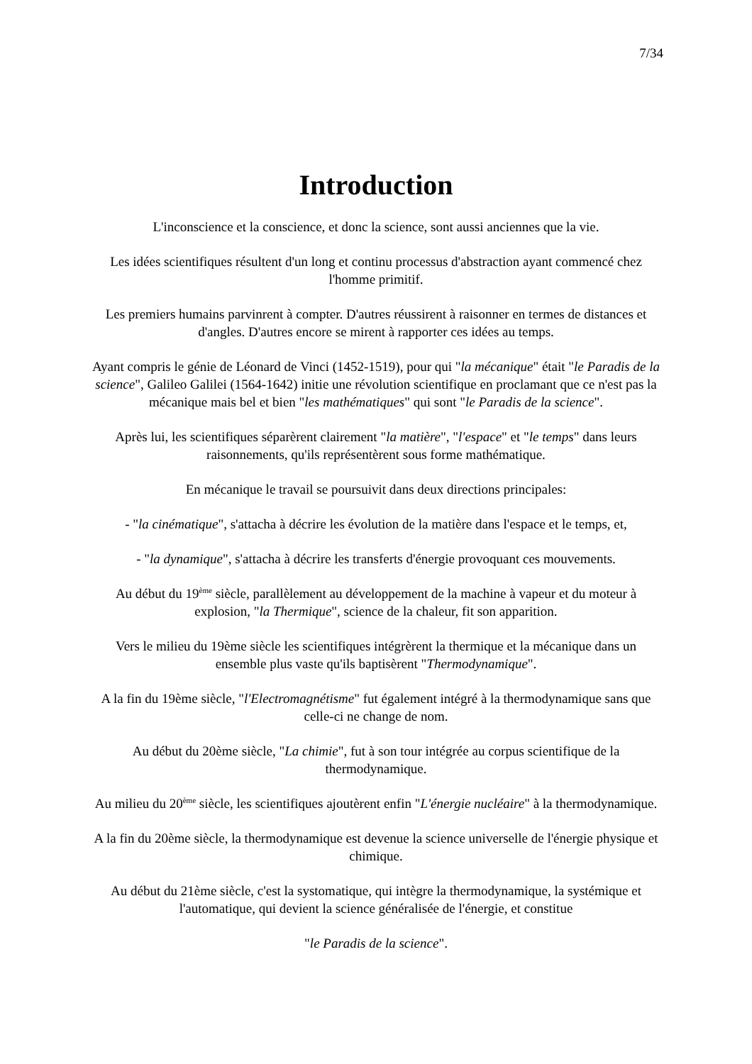7/34
Introduction
L'inconscience et la conscience, et donc la science, sont aussi anciennes que la vie.
Les idées scientifiques résultent d'un long et continu processus d'abstraction ayant commencé chez l'homme primitif.
Les premiers humains parvinrent à compter. D'autres réussirent à raisonner en termes de distances et d'angles. D'autres encore se mirent à rapporter ces idées au temps.
Ayant compris le génie de Léonard de Vinci (1452-1519), pour qui "la mécanique" était "le Paradis de la science", Galileo Galilei (1564-1642) initie une révolution scientifique en proclamant que ce n'est pas la mécanique mais bel et bien "les mathématiques" qui sont "le Paradis de la science".
Après lui, les scientifiques séparèrent clairement "la matière", "l'espace" et "le temps" dans leurs raisonnements, qu'ils représentèrent sous forme mathématique.
En mécanique le travail se poursuivit dans deux directions principales:
- "la cinématique", s'attacha à décrire les évolution de la matière dans l'espace et le temps, et,
- "la dynamique", s'attacha à décrire les transferts d'énergie provoquant ces mouvements.
Au début du 19<sup>ème</sup> siècle, parallèlement au développement de la machine à vapeur et du moteur à explosion, "la Thermique", science de la chaleur, fit son apparition.
Vers le milieu du 19ème siècle les scientifiques intégrèrent la thermique et la mécanique dans un ensemble plus vaste qu'ils baptisèrent "Thermodynamique".
A la fin du 19ème siècle, "l'Electromagnétisme" fut également intégré à la thermodynamique sans que celle-ci ne change de nom.
Au début du 20ème siècle, "La chimie", fut à son tour intégrée au corpus scientifique de la thermodynamique.
Au milieu du 20<sup>ème</sup> siècle, les scientifiques ajoutèrent enfin "L'énergie nucléaire" à la thermodynamique.
A la fin du 20ème siècle, la thermodynamique est devenue la science universelle de l'énergie physique et chimique.
Au début du 21ème siècle, c'est la systomatique, qui intègre la thermodynamique, la systémique et l'automatique, qui devient la science généralisée de l'énergie, et constitue
"le Paradis de la science".